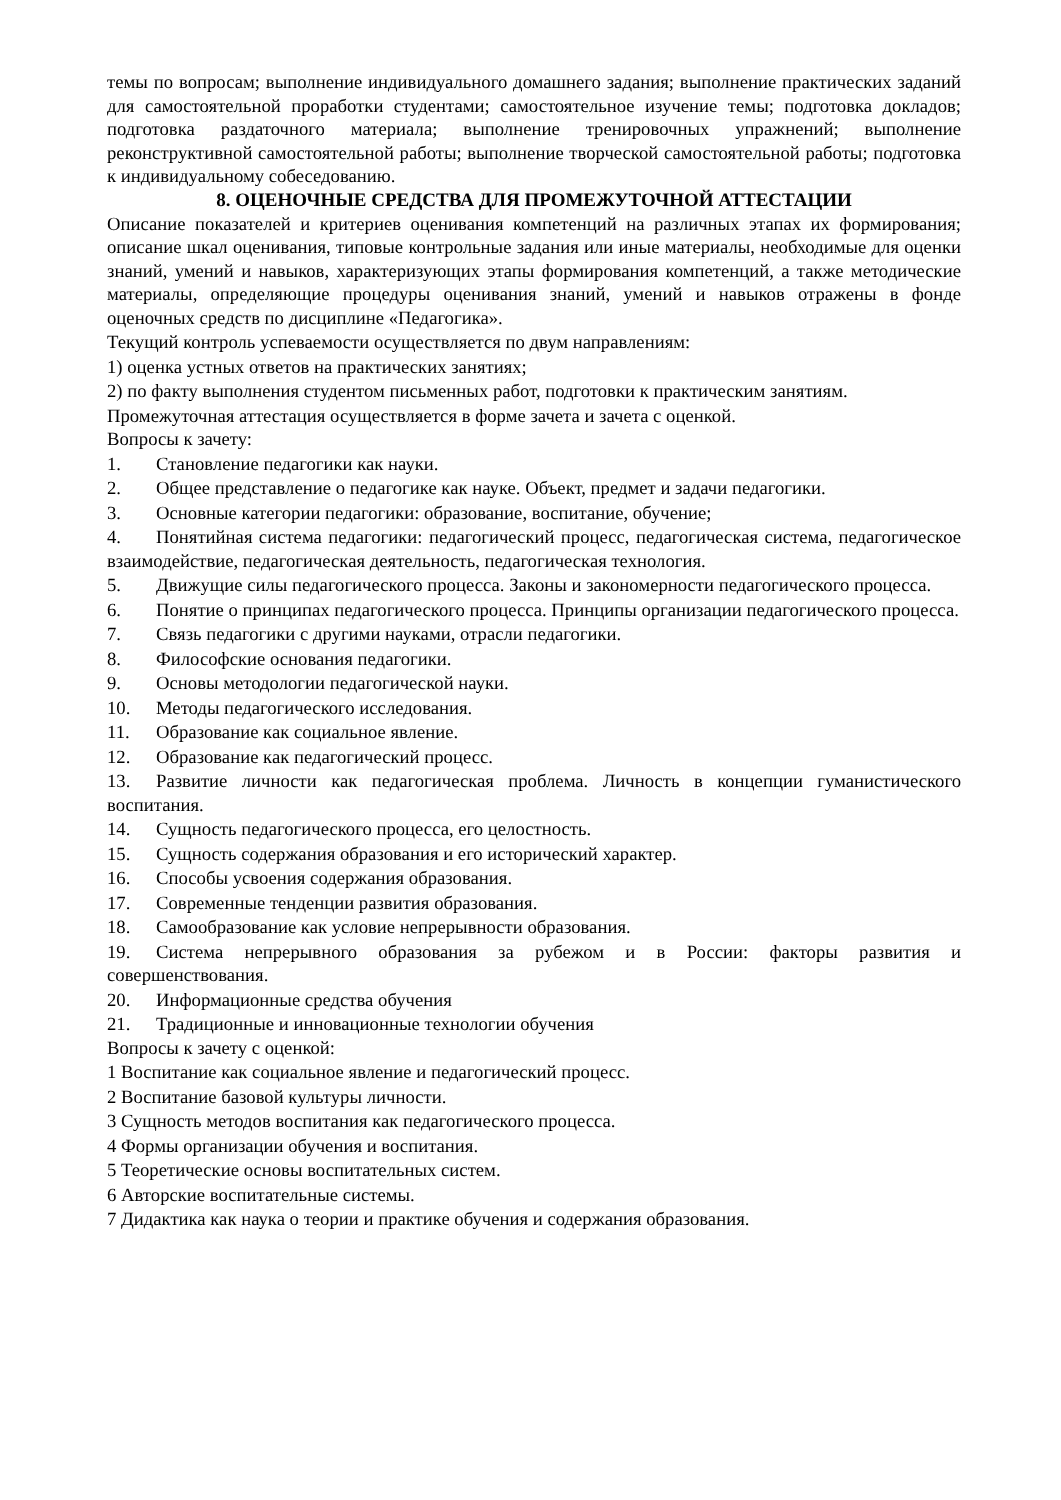темы по вопросам; выполнение индивидуального домашнего задания; выполнение практических заданий для самостоятельной проработки студентами; самостоятельное изучение темы; подготовка докладов; подготовка раздаточного материала; выполнение тренировочных упражнений; выполнение реконструктивной самостоятельной работы; выполнение творческой самостоятельной работы; подготовка к индивидуальному собеседованию.
8. ОЦЕНОЧНЫЕ СРЕДСТВА ДЛЯ ПРОМЕЖУТОЧНОЙ АТТЕСТАЦИИ
Описание показателей и критериев оценивания компетенций на различных этапах их формирования; описание шкал оценивания, типовые контрольные задания или иные материалы, необходимые для оценки знаний, умений и навыков, характеризующих этапы формирования компетенций, а также методические материалы, определяющие процедуры оценивания знаний, умений и навыков отражены в фонде оценочных средств по дисциплине «Педагогика».
Текущий контроль успеваемости осуществляется по двум направлениям:
1) оценка устных ответов на практических занятиях;
2) по факту выполнения студентом письменных работ, подготовки к практическим занятиям.
Промежуточная аттестация осуществляется в форме зачета и зачета с оценкой.
Вопросы к зачету:
1. Становление педагогики как науки.
2. Общее представление о педагогике как науке. Объект, предмет и задачи педагогики.
3. Основные категории педагогики: образование, воспитание, обучение;
4. Понятийная система педагогики: педагогический процесс, педагогическая система, педагогическое взаимодействие, педагогическая деятельность, педагогическая технология.
5. Движущие силы педагогического процесса. Законы и закономерности педагогического процесса.
6. Понятие о принципах педагогического процесса. Принципы организации педагогического процесса.
7. Связь педагогики с другими науками, отрасли педагогики.
8. Философские основания педагогики.
9. Основы методологии педагогической науки.
10. Методы педагогического исследования.
11. Образование как социальное явление.
12. Образование как педагогический процесс.
13. Развитие личности как педагогическая проблема. Личность в концепции гуманистического воспитания.
14. Сущность педагогического процесса, его целостность.
15. Сущность содержания образования и его исторический характер.
16. Способы усвоения содержания образования.
17. Современные тенденции развития образования.
18. Самообразование как условие непрерывности образования.
19. Система непрерывного образования за рубежом и в России: факторы развития и совершенствования.
20. Информационные средства обучения
21. Традиционные и инновационные технологии обучения
Вопросы к зачету с оценкой:
1 Воспитание как социальное явление и педагогический процесс.
2 Воспитание базовой культуры личности.
3 Сущность методов воспитания как педагогического процесса.
4 Формы организации обучения и воспитания.
5 Теоретические основы воспитательных систем.
6 Авторские воспитательные системы.
7 Дидактика как наука о теории и практике обучения и содержания образования.